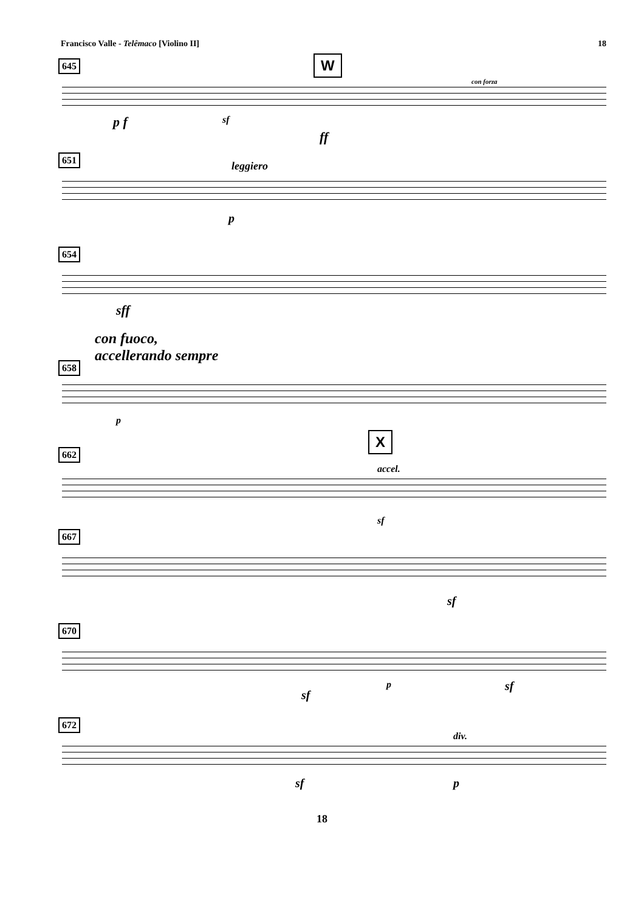Francisco Valle - Telêmaco [Violino II] 18
645
W
con forza
p f sf
ff
651
leggiero
p
654
sff
con fuoco,
accellerando sempre
658
p
662
X
accel.
sf
667
sf
670
sf
p sf
672
div.
sf p
18